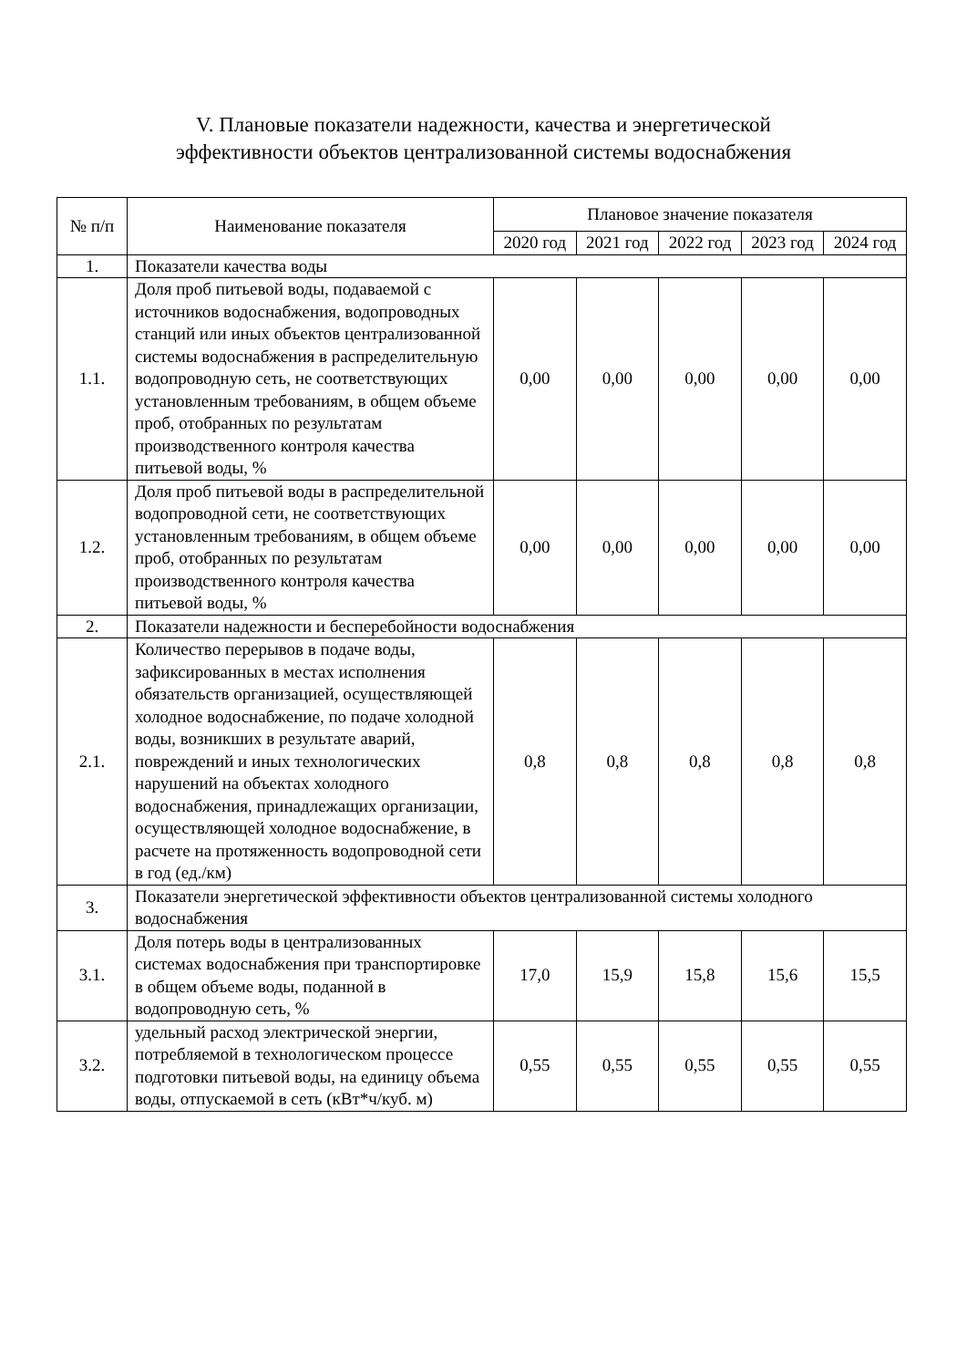V. Плановые показатели надежности, качества и энергетической
эффективности объектов централизованной системы водоснабжения
| № п/п | Наименование показателя | Плановое значение показателя | | | | |
| --- | --- | --- | --- | --- | --- | --- |
| | | 2020 год | 2021 год | 2022 год | 2023 год | 2024 год |
| 1. | Показатели качества воды | | | | | |
| 1.1. | Доля проб питьевой воды, подаваемой с источников водоснабжения, водопроводных станций или иных объектов централизованной системы водоснабжения в распределительную водопроводную сеть, не соответствующих установленным требованиям, в общем объеме проб, отобранных по результатам производственного контроля качества питьевой воды, % | 0,00 | 0,00 | 0,00 | 0,00 | 0,00 |
| 1.2. | Доля проб питьевой воды в распределительной водопроводной сети, не соответствующих установленным требованиям, в общем объеме проб, отобранных по результатам производственного контроля качества питьевой воды, % | 0,00 | 0,00 | 0,00 | 0,00 | 0,00 |
| 2. | Показатели надежности и бесперебойности водоснабжения | | | | | |
| 2.1. | Количество перерывов в подаче воды, зафиксированных в местах исполнения обязательств организацией, осуществляющей холодное водоснабжение, по подаче холодной воды, возникших в результате аварий, повреждений и иных технологических нарушений на объектах холодного водоснабжения, принадлежащих организации, осуществляющей холодное водоснабжение, в расчете на протяженность водопроводной сети в год (ед./км) | 0,8 | 0,8 | 0,8 | 0,8 | 0,8 |
| 3. | Показатели энергетической эффективности объектов централизованной системы холодного водоснабжения | | | | | |
| 3.1. | Доля потерь воды в централизованных системах водоснабжения при транспортировке в общем объеме воды, поданной в водопроводную сеть, % | 17,0 | 15,9 | 15,8 | 15,6 | 15,5 |
| 3.2. | удельный расход электрической энергии, потребляемой в технологическом процессе подготовки питьевой воды, на единицу объема воды, отпускаемой в сеть (кВт*ч/куб. м) | 0,55 | 0,55 | 0,55 | 0,55 | 0,55 |